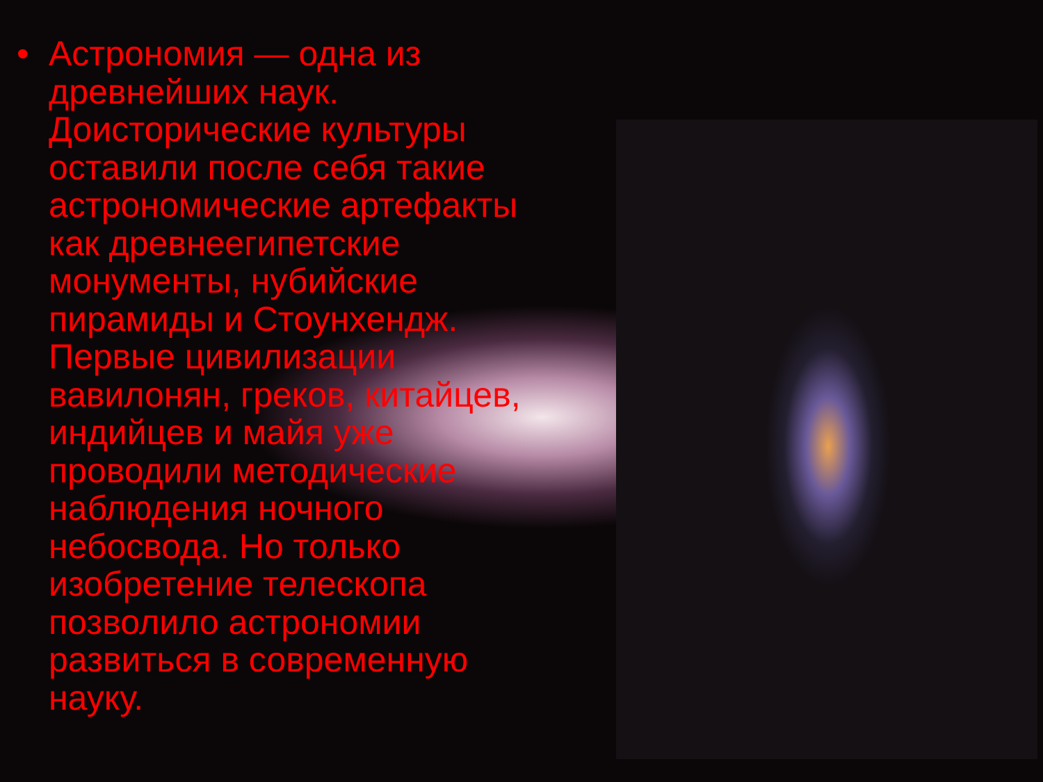• Астрономия — одна из древнейших наук. Доисторические культуры оставили после себя такие астрономические артефакты как древнеегипетские монументы, нубийские пирамиды и Стоунхендж. Первые цивилизации вавилонян, греков, китайцев, индийцев и майя уже проводили методические наблюдения ночного небосвода. Но только изобретение телескопа позволило астрономии развиться в современную науку.